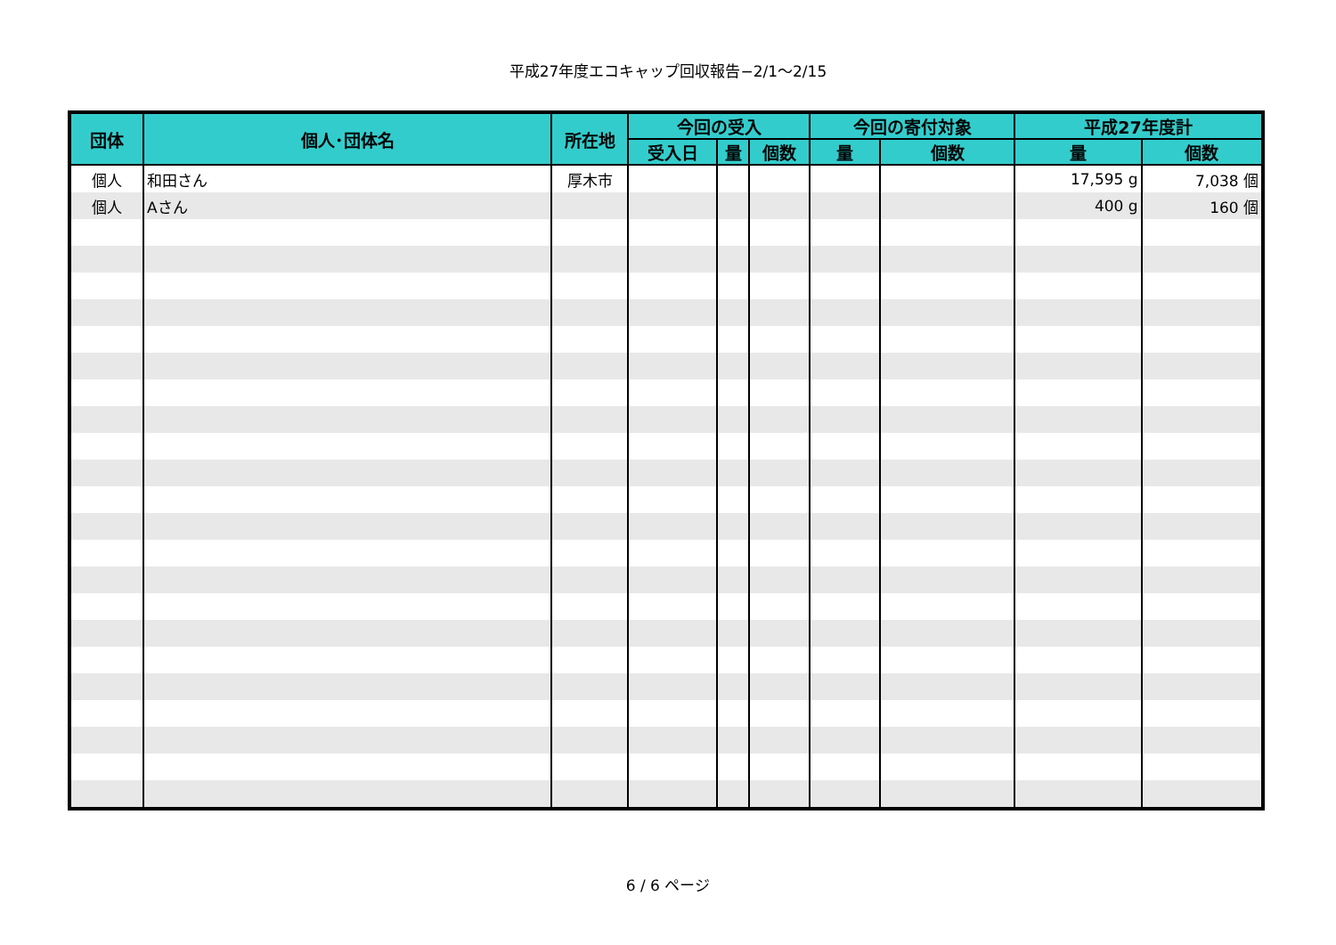平成27年度エコキャップ回収報告−2/1〜2/15
| 団体 | 個人･団体名 | 所在地 | 今回の受入 | | | 今回の寄付対象 | | 平成27年度計 | |
| --- | --- | --- | --- | --- | --- | --- | --- | --- | --- |
| | | | 受入日 | 量 | 個数 | 量 | 個数 | 量 | 個数 |
| 個人 | 和田さん | 厚木市 | | | | | | 17,595 g | 7,038 個 |
| 個人 | Aさん | | | | | | | 400 g | 160 個 |
6 / 6 ページ